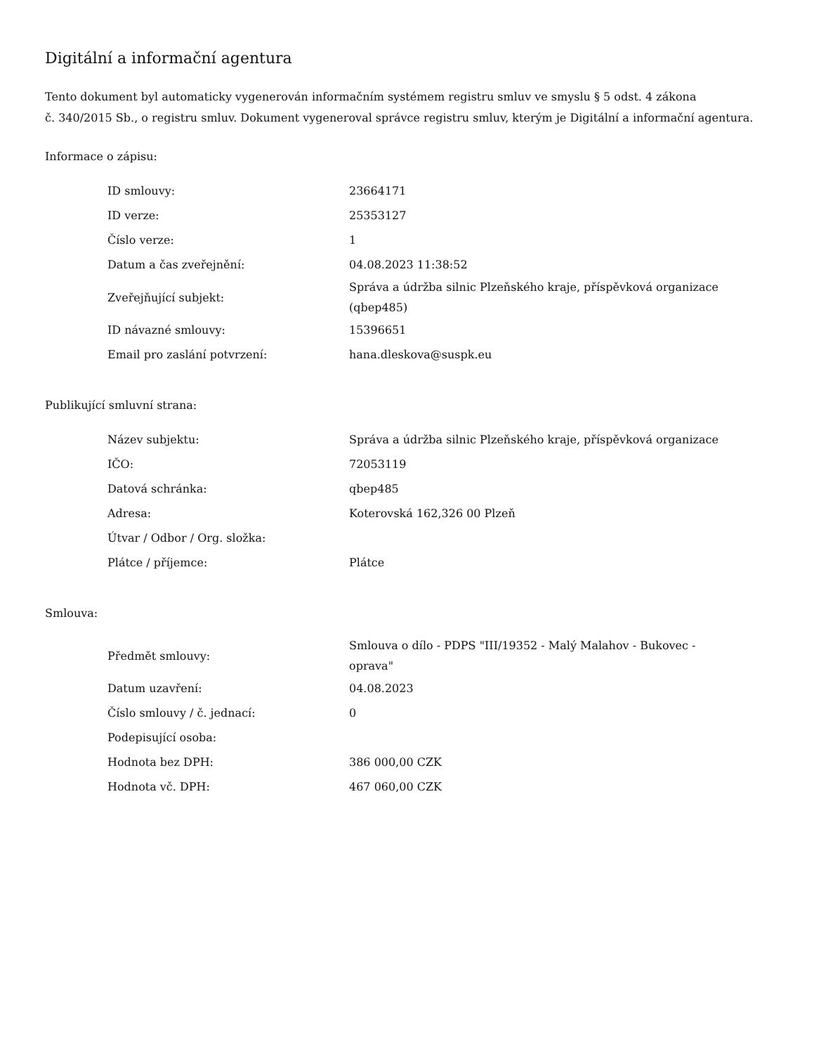Digitální a informační agentura
Tento dokument byl automaticky vygenerován informačním systémem registru smluv ve smyslu § 5 odst. 4 zákona
č. 340/2015 Sb., o registru smluv. Dokument vygeneroval správce registru smluv, kterým je Digitální a informační agentura.
Informace o zápisu:
| ID smlouvy: | 23664171 |
| ID verze: | 25353127 |
| Číslo verze: | 1 |
| Datum a čas zveřejnění: | 04.08.2023 11:38:52 |
| Zveřejňující subjekt: | Správa a údržba silnic Plzeňského kraje, příspěvková organizace (qbep485) |
| ID návazné smlouvy: | 15396651 |
| Email pro zaslání potvrzení: | hana.dleskova@suspk.eu |
Publikující smluvní strana:
| Název subjektu: | Správa a údržba silnic Plzeňského kraje, příspěvková organizace |
| IČO: | 72053119 |
| Datová schránka: | qbep485 |
| Adresa: | Koterovská 162,326 00 Plzeň |
| Útvar / Odbor / Org. složka: | |
| Plátce / příjemce: | Plátce |
Smlouva:
| Předmět smlouvy: | Smlouva o dílo - PDPS "III/19352 - Malý Malahov - Bukovec - oprava" |
| Datum uzavření: | 04.08.2023 |
| Číslo smlouvy / č. jednací: | 0 |
| Podepisující osoba: | |
| Hodnota bez DPH: | 386 000,00 CZK |
| Hodnota vč. DPH: | 467 060,00 CZK |